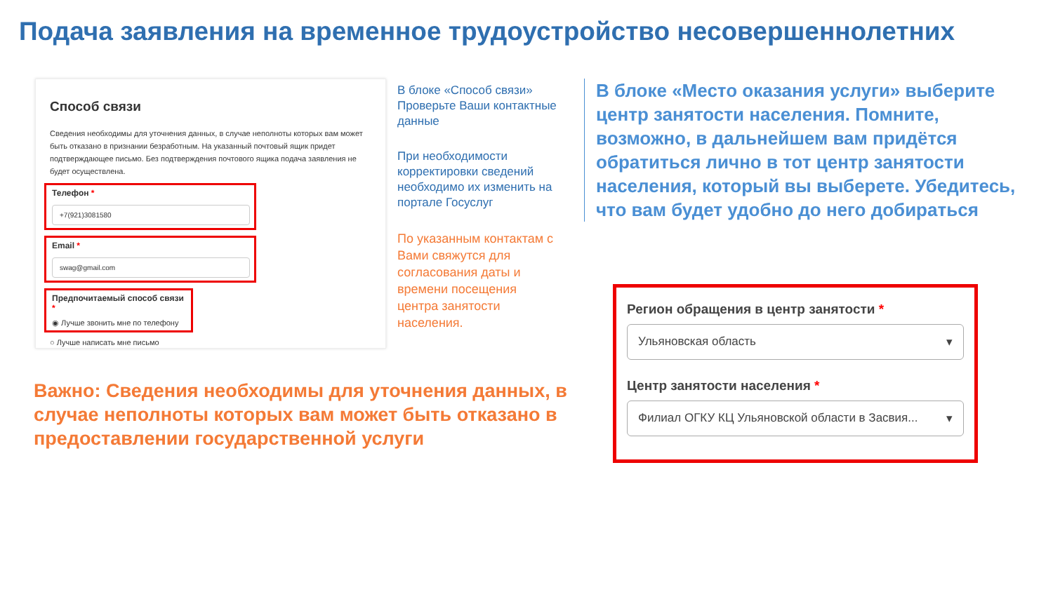Подача заявления на временное трудоустройство несовершеннолетних
Способ связи
Сведения необходимы для уточнения данных, в случае неполноты которых вам может быть отказано в признании безработным. На указанный почтовый ящик придет подтверждающее письмо. Без подтверждения почтового ящика подача заявления не будет осуществлена.
Телефон *
+7(921)3081580
Email *
swag@gmail.com
Предпочитаемый способ связи *
◉ Лучше звонить мне по телефону
○ Лучше написать мне письмо
В блоке «Способ связи» Проверьте Ваши контактные данные
При необходимости корректировки сведений необходимо их изменить на портале Госуслуг
По указанным контактам с Вами свяжутся для согласования даты и времени посещения центра занятости населения.
В блоке «Место оказания услуги» выберите центр занятости населения. Помните, возможно, в дальнейшем вам придётся обратиться лично в тот центр занятости населения, который вы выберете. Убедитесь, что вам будет удобно до него добираться
Важно: Сведения необходимы для уточнения данных, в случае неполноты которых вам может быть отказано в предоставлении государственной услуги
Регион обращения в центр занятости *
Ульяновская область ▾
Центр занятости населения *
Филиал ОГКУ КЦ Ульяновской области в Засвия... ▾